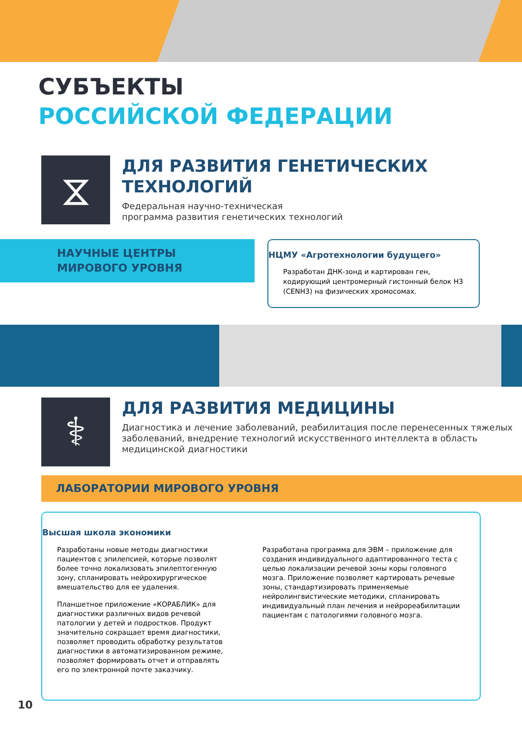СУБЪЕКТЫ
РОССИЙСКОЙ ФЕДЕРАЦИИ
⧖
ДЛЯ РАЗВИТИЯ ГЕНЕТИЧЕСКИХ ТЕХНОЛОГИЙ
Федеральная научно-техническая
программа развития генетических технологий
НАУЧНЫЕ ЦЕНТРЫ
МИРОВОГО УРОВНЯ
НЦМУ «Агротехнологии будущего»
Разработан ДНК-зонд и картирован ген, кодирующий центромерный гистонный белок Н3 (CENH3) на физических хромосомах.
⚕
ДЛЯ РАЗВИТИЯ МЕДИЦИНЫ
Диагностика и лечение заболеваний, реабилитация после перенесенных тяжелых заболеваний, внедрение технологий искусственного интеллекта в область медицинской диагностики
ЛАБОРАТОРИИ МИРОВОГО УРОВНЯ
Высшая школа экономики
Разработаны новые методы диагностики пациентов с эпилепсией, которые позволят более точно локализовать эпилептогенную зону, спланировать нейрохирургическое вмешательство для ее удаления.
Планшетное приложение «КОРАБЛИК» для диагностики различных видов речевой патологии у детей и подростков. Продукт значительно сокращает время диагностики, позволяет проводить обработку результатов диагностики в автоматизированном режиме, позволяет формировать отчет и отправлять его по электронной почте заказчику.
Разработана программа для ЭВМ – приложение для создания индивидуального адаптированного теста с целью локализации речевой зоны коры головного мозга. Приложение позволяет картировать речевые зоны, стандартизировать применяемые нейролингвистические методики, спланировать индивидуальный план лечения и нейрореабилитации пациентам с патологиями головного мозга.
10